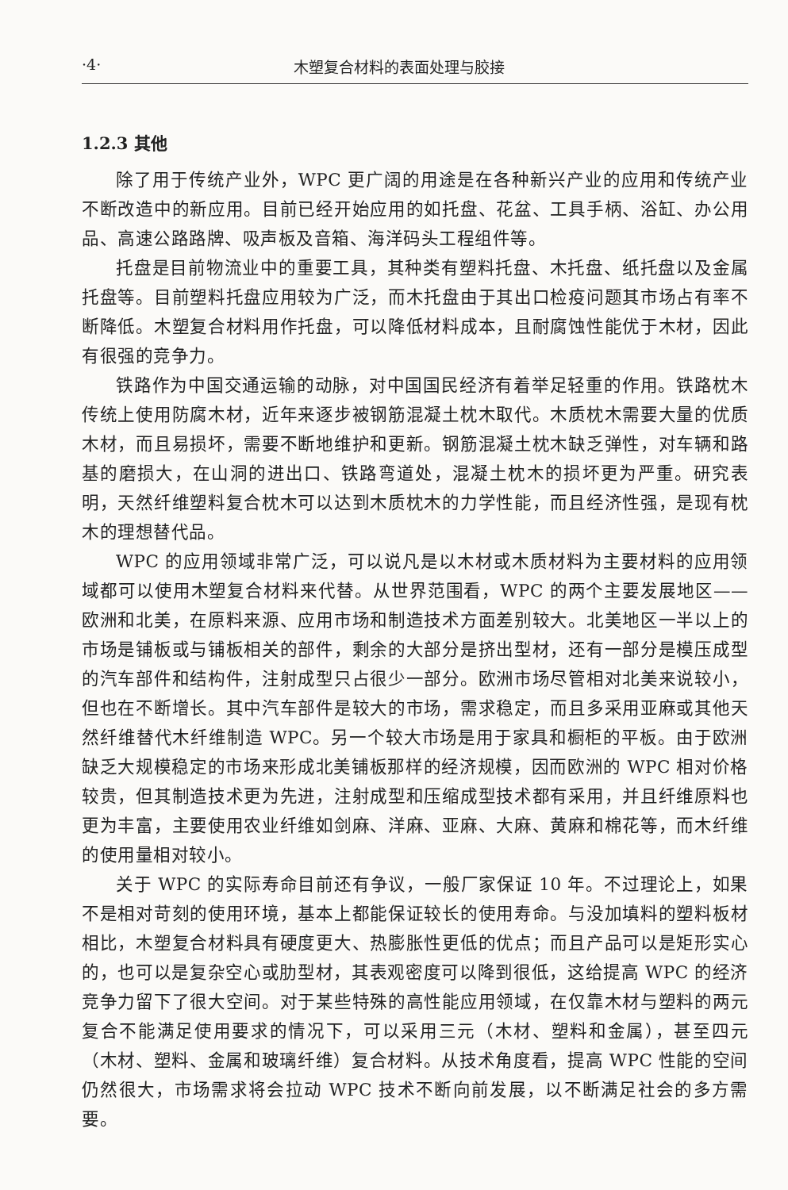·4· 木塑复合材料的表面处理与胶接
1.2.3 其他
除了用于传统产业外，WPC 更广阔的用途是在各种新兴产业的应用和传统产业不断改造中的新应用。目前已经开始应用的如托盘、花盆、工具手柄、浴缸、办公用品、高速公路路牌、吸声板及音箱、海洋码头工程组件等。
托盘是目前物流业中的重要工具，其种类有塑料托盘、木托盘、纸托盘以及金属托盘等。目前塑料托盘应用较为广泛，而木托盘由于其出口检疫问题其市场占有率不断降低。木塑复合材料用作托盘，可以降低材料成本，且耐腐蚀性能优于木材，因此有很强的竞争力。
铁路作为中国交通运输的动脉，对中国国民经济有着举足轻重的作用。铁路枕木传统上使用防腐木材，近年来逐步被钢筋混凝土枕木取代。木质枕木需要大量的优质木材，而且易损坏，需要不断地维护和更新。钢筋混凝土枕木缺乏弹性，对车辆和路基的磨损大，在山洞的进出口、铁路弯道处，混凝土枕木的损坏更为严重。研究表明，天然纤维塑料复合枕木可以达到木质枕木的力学性能，而且经济性强，是现有枕木的理想替代品。
WPC 的应用领域非常广泛，可以说凡是以木材或木质材料为主要材料的应用领域都可以使用木塑复合材料来代替。从世界范围看，WPC 的两个主要发展地区——欧洲和北美，在原料来源、应用市场和制造技术方面差别较大。北美地区一半以上的市场是铺板或与铺板相关的部件，剩余的大部分是挤出型材，还有一部分是模压成型的汽车部件和结构件，注射成型只占很少一部分。欧洲市场尽管相对北美来说较小，但也在不断增长。其中汽车部件是较大的市场，需求稳定，而且多采用亚麻或其他天然纤维替代木纤维制造 WPC。另一个较大市场是用于家具和橱柜的平板。由于欧洲缺乏大规模稳定的市场来形成北美铺板那样的经济规模，因而欧洲的 WPC 相对价格较贵，但其制造技术更为先进，注射成型和压缩成型技术都有采用，并且纤维原料也更为丰富，主要使用农业纤维如剑麻、洋麻、亚麻、大麻、黄麻和棉花等，而木纤维的使用量相对较小。
关于 WPC 的实际寿命目前还有争议，一般厂家保证 10 年。不过理论上，如果不是相对苛刻的使用环境，基本上都能保证较长的使用寿命。与没加填料的塑料板材相比，木塑复合材料具有硬度更大、热膨胀性更低的优点；而且产品可以是矩形实心的，也可以是复杂空心或肋型材，其表观密度可以降到很低，这给提高 WPC 的经济竞争力留下了很大空间。对于某些特殊的高性能应用领域，在仅靠木材与塑料的两元复合不能满足使用要求的情况下，可以采用三元（木材、塑料和金属），甚至四元（木材、塑料、金属和玻璃纤维）复合材料。从技术角度看，提高 WPC 性能的空间仍然很大，市场需求将会拉动 WPC 技术不断向前发展，以不断满足社会的多方需要。